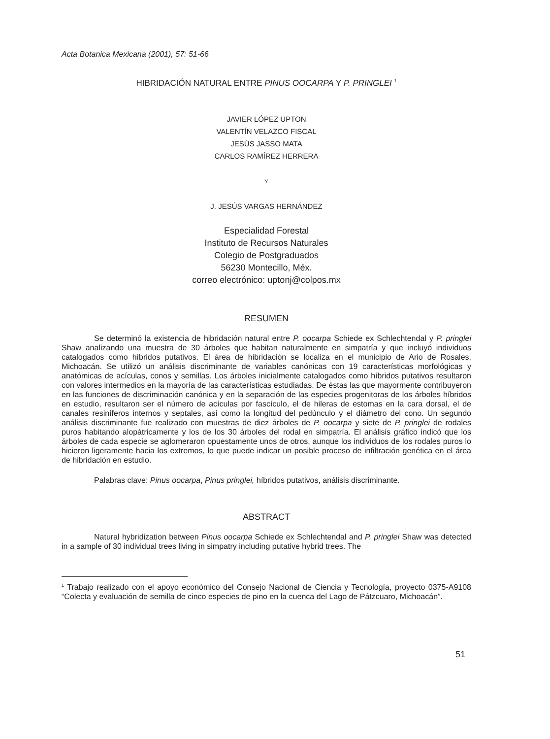Acta Botanica Mexicana (2001), 57: 51-66
HIBRIDACIÓN NATURAL ENTRE PINUS OOCARPA Y P. PRINGLEI <sup>1</sup>
JAVIER LÓPEZ UPTON
VALENTÍN VELAZCO FISCAL
JESÚS JASSO MATA
CARLOS RAMÍREZ HERRERA
Y
J. JESÚS VARGAS HERNÁNDEZ
Especialidad Forestal
Instituto de Recursos Naturales
Colegio de Postgraduados
56230 Montecillo, Méx.
correo electrónico: uptonj@colpos.mx
RESUMEN
Se determinó la existencia de hibridación natural entre P. oocarpa Schiede ex Schlechtendal y P. pringlei Shaw analizando una muestra de 30 árboles que habitan naturalmente en simpatría y que incluyó individuos catalogados como híbridos putativos. El área de hibridación se localiza en el municipio de Ario de Rosales, Michoacán. Se utilizó un análisis discriminante de variables canónicas con 19 características morfológicas y anatómicas de acículas, conos y semillas. Los árboles inicialmente catalogados como híbridos putativos resultaron con valores intermedios en la mayoría de las características estudiadas. De éstas las que mayormente contribuyeron en las funciones de discriminación canónica y en la separación de las especies progenitoras de los árboles híbridos en estudio, resultaron ser el número de acículas por fascículo, el de hileras de estomas en la cara dorsal, el de canales resiníferos internos y septales, así como la longitud del pedúnculo y el diámetro del cono. Un segundo análisis discriminante fue realizado con muestras de diez árboles de P. oocarpa y siete de P. pringlei de rodales puros habitando alopátricamente y los de los 30 árboles del rodal en simpatría. El análisis gráfico indicó que los árboles de cada especie se aglomeraron opuestamente unos de otros, aunque los individuos de los rodales puros lo hicieron ligeramente hacia los extremos, lo que puede indicar un posible proceso de infiltración genética en el área de hibridación en estudio.
Palabras clave: Pinus oocarpa, Pinus pringlei, híbridos putativos, análisis discriminante.
ABSTRACT
Natural hybridization between Pinus oocarpa Schiede ex Schlechtendal and P. pringlei Shaw was detected in a sample of 30 individual trees living in simpatry including putative hybrid trees. The
<sup>1</sup> Trabajo realizado con el apoyo económico del Consejo Nacional de Ciencia y Tecnología, proyecto 0375-A9108 “Colecta y evaluación de semilla de cinco especies de pino en la cuenca del Lago de Pátzcuaro, Michoacán”.
51